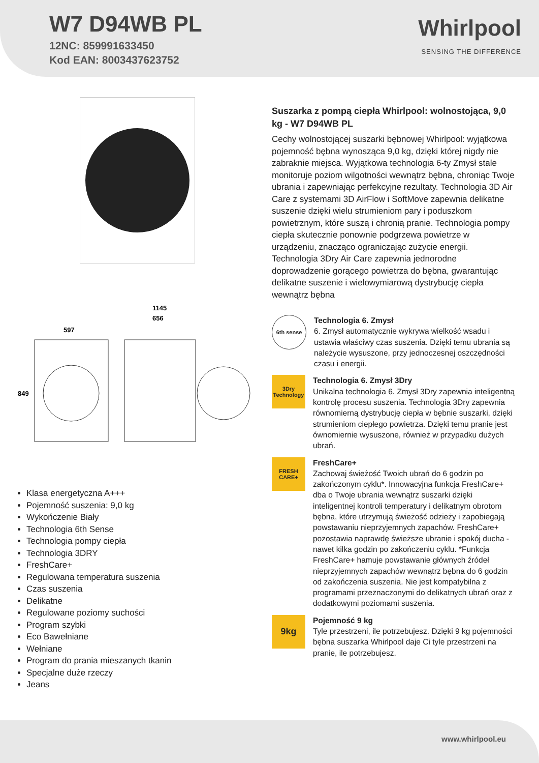W7 D94WB PL
12NC: 859991633450
Kod EAN: 8003437623752
Whirlpool
SENSING THE DIFFERENCE
597
1145
656
849
Klasa energetyczna A+++
Pojemność suszenia: 9,0 kg
Wykończenie Biały
Technologia 6th Sense
Technologia pompy ciepła
Technologia 3DRY
FreshCare+
Regulowana temperatura suszenia
Czas suszenia
Delikatne
Regulowane poziomy suchości
Program szybki
Eco Bawełniane
Wełniane
Program do prania mieszanych tkanin
Specjalne duże rzeczy
Jeans
Suszarka z pompą ciepła Whirlpool: wolnostojąca, 9,0 kg - W7 D94WB PL
Cechy wolnostojącej suszarki bębnowej Whirlpool: wyjątkowa pojemność bębna wynosząca 9,0 kg, dzięki której nigdy nie zabraknie miejsca. Wyjątkowa technologia 6-ty Zmysł stale monitoruje poziom wilgotności wewnątrz bębna, chroniąc Twoje ubrania i zapewniając perfekcyjne rezultaty. Technologia 3D Air Care z systemami 3D AirFlow i SoftMove zapewnia delikatne suszenie dzięki wielu strumieniom pary i poduszkom powietrznym, które suszą i chronią pranie. Technologia pompy ciepła skutecznie ponownie podgrzewa powietrze w urządzeniu, znacząco ograniczając zużycie energii. Technologia 3Dry Air Care zapewnia jednorodne doprowadzenie gorącego powietrza do bębna, gwarantując delikatne suszenie i wielowymiarową dystrybucję ciepła wewnątrz bębna
6th sense
Technologia 6. Zmysł
6. Zmysł automatycznie wykrywa wielkość wsadu i ustawia właściwy czas suszenia. Dzięki temu ubrania są należycie wysuszone, przy jednoczesnej oszczędności czasu i energii.
3Dry Technology
Technologia 6. Zmysł 3Dry
Unikalna technologia 6. Zmysł 3Dry zapewnia inteligentną kontrolę procesu suszenia. Technologia 3Dry zapewnia równomierną dystrybucję ciepła w bębnie suszarki, dzięki strumieniom ciepłego powietrza. Dzięki temu pranie jest ównomiernie wysuszone, również w przypadku dużych ubrań.
FRESH CARE+
FreshCare+
Zachowaj świeżość Twoich ubrań do 6 godzin po zakończonym cyklu*. Innowacyjna funkcja FreshCare+ dba o Twoje ubrania wewnątrz suszarki dzięki inteligentnej kontroli temperatury i delikatnym obrotom bębna, które utrzymują świeżość odzieży i zapobiegają powstawaniu nieprzyjemnych zapachów. FreshCare+ pozostawia naprawdę świeższe ubranie i spokój ducha - nawet kilka godzin po zakończeniu cyklu. *Funkcja FreshCare+ hamuje powstawanie głównych źródeł nieprzyjemnych zapachów wewnątrz bębna do 6 godzin od zakończenia suszenia. Nie jest kompatybilna z programami przeznaczonymi do delikatnych ubrań oraz z dodatkowymi poziomami suszenia.
9kg
Pojemność 9 kg
Tyle przestrzeni, ile potrzebujesz. Dzięki 9 kg pojemności bębna suszarka Whirlpool daje Ci tyle przestrzeni na pranie, ile potrzebujesz.
www.whirlpool.eu